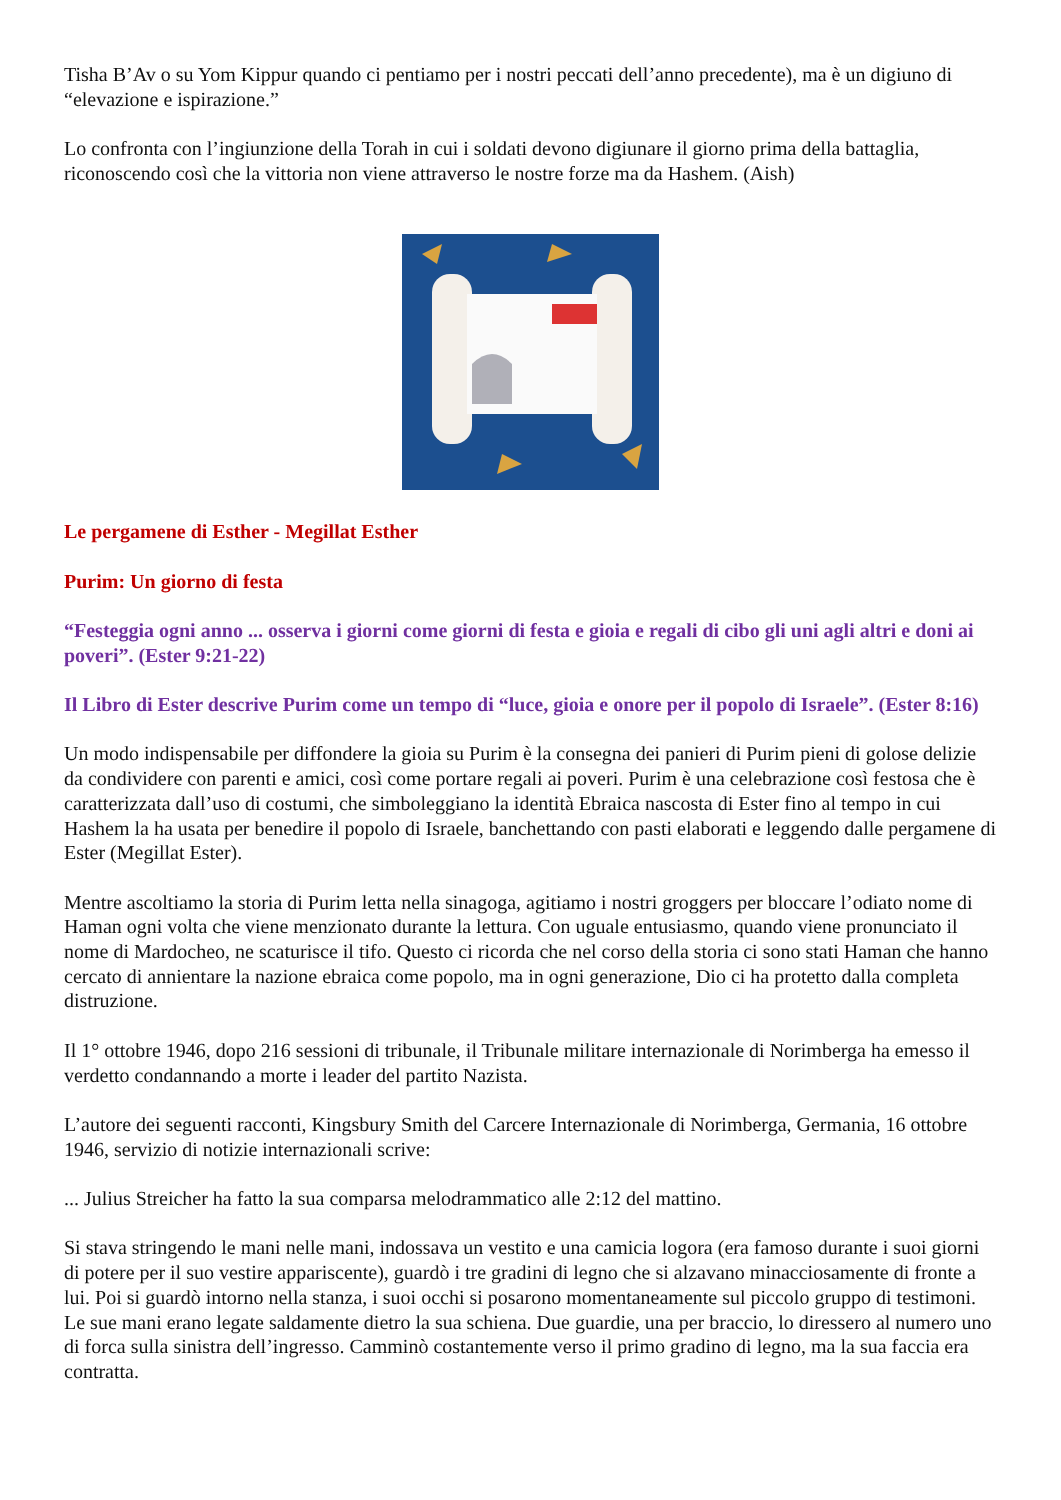Tisha B’Av o su Yom Kippur quando ci pentiamo per i nostri peccati dell’anno precedente), ma è un digiuno di “elevazione e ispirazione.”
Lo confronta con l’ingiunzione della Torah in cui i soldati devono digiunare il giorno prima della battaglia, riconoscendo così che la vittoria non viene attraverso le nostre forze ma da Hashem. (Aish)
Le pergamene di Esther - Megillat Esther
Purim: Un giorno di festa
“Festeggia ogni anno ... osserva i giorni come giorni di festa e gioia e regali di cibo gli uni agli altri e doni ai poveri”. (Ester 9:21-22)
Il Libro di Ester descrive Purim come un tempo di “luce, gioia e onore per il popolo di Israele”. (Ester 8:16)
Un modo indispensabile per diffondere la gioia su Purim è la consegna dei panieri di Purim pieni di golose delizie da condividere con parenti e amici, così come portare regali ai poveri. Purim è una celebrazione così festosa che è caratterizzata dall’uso di costumi, che simboleggiano la identità Ebraica nascosta di Ester fino al tempo in cui Hashem la ha usata per benedire il popolo di Israele, banchettando con pasti elaborati e leggendo dalle pergamene di Ester (Megillat Ester).
Mentre ascoltiamo la storia di Purim letta nella sinagoga, agitiamo i nostri groggers per bloccare l’odiato nome di Haman ogni volta che viene menzionato durante la lettura. Con uguale entusiasmo, quando viene pronunciato il nome di Mardocheo, ne scaturisce il tifo. Questo ci ricorda che nel corso della storia ci sono stati Haman che hanno cercato di annientare la nazione ebraica come popolo, ma in ogni generazione, Dio ci ha protetto dalla completa distruzione.
Il 1° ottobre 1946, dopo 216 sessioni di tribunale, il Tribunale militare internazionale di Norimberga ha emesso il verdetto condannando a morte i leader del partito Nazista.
L’autore dei seguenti racconti, Kingsbury Smith del Carcere Internazionale di Norimberga, Germania, 16 ottobre 1946, servizio di notizie internazionali scrive:
... Julius Streicher ha fatto la sua comparsa melodrammatico alle 2:12 del mattino.
Si stava stringendo le mani nelle mani, indossava un vestito e una camicia logora (era famoso durante i suoi giorni di potere per il suo vestire appariscente), guardò i tre gradini di legno che si alzavano minacciosamente di fronte a lui. Poi si guardò intorno nella stanza, i suoi occhi si posarono momentaneamente sul piccolo gruppo di testimoni. Le sue mani erano legate saldamente dietro la sua schiena. Due guardie, una per braccio, lo diressero al numero uno di forca sulla sinistra dell’ingresso. Camminò costantemente verso il primo gradino di legno, ma la sua faccia era contratta.